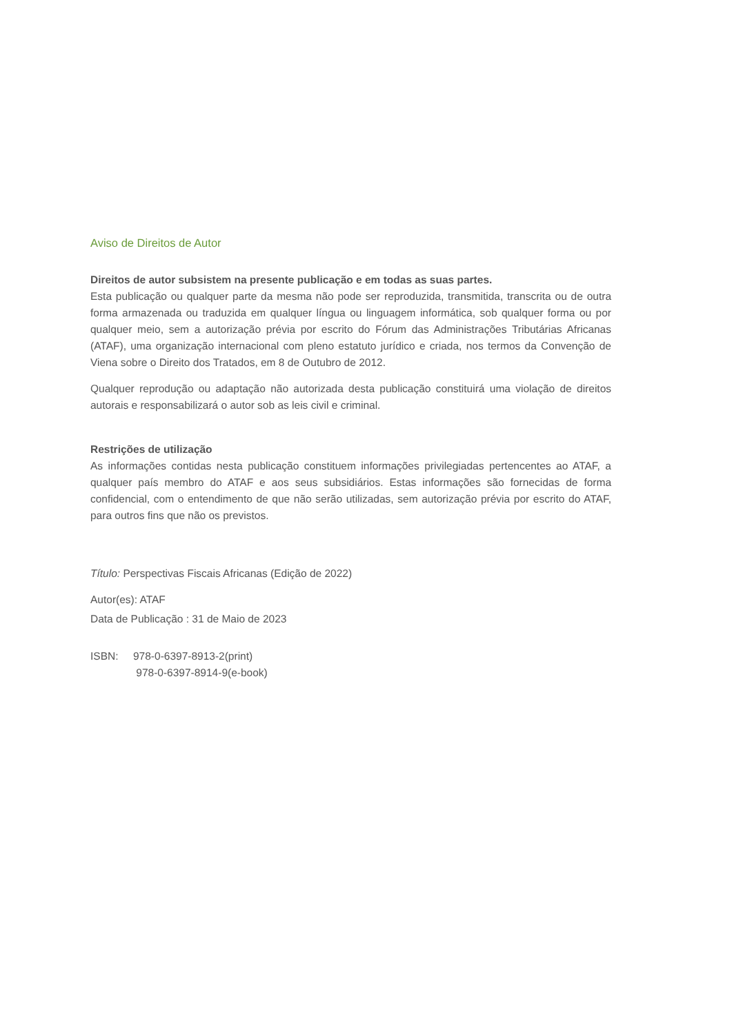Aviso de Direitos de Autor
Direitos de autor subsistem na presente publicação e em todas as suas partes.
Esta publicação ou qualquer parte da mesma não pode ser reproduzida, transmitida, transcrita ou de outra forma armazenada ou traduzida em qualquer língua ou linguagem informática, sob qualquer forma ou por qualquer meio, sem a autorização prévia por escrito do Fórum das Administrações Tributárias Africanas (ATAF), uma organização internacional com pleno estatuto jurídico e criada, nos termos da Convenção de Viena sobre o Direito dos Tratados, em 8 de Outubro de 2012.
Qualquer reprodução ou adaptação não autorizada desta publicação constituirá uma violação de direitos autorais e responsabilizará o autor sob as leis civil e criminal.
Restrições de utilização
As informações contidas nesta publicação constituem informações privilegiadas pertencentes ao ATAF, a qualquer país membro do ATAF e aos seus subsidiários. Estas informações são fornecidas de forma confidencial, com o entendimento de que não serão utilizadas, sem autorização prévia por escrito do ATAF, para outros fins que não os previstos.
Título: Perspectivas Fiscais Africanas (Edição de 2022)
Autor(es): ATAF
Data de Publicação : 31 de Maio de 2023
ISBN: 978-0-6397-8913-2(print)
978-0-6397-8914-9(e-book)